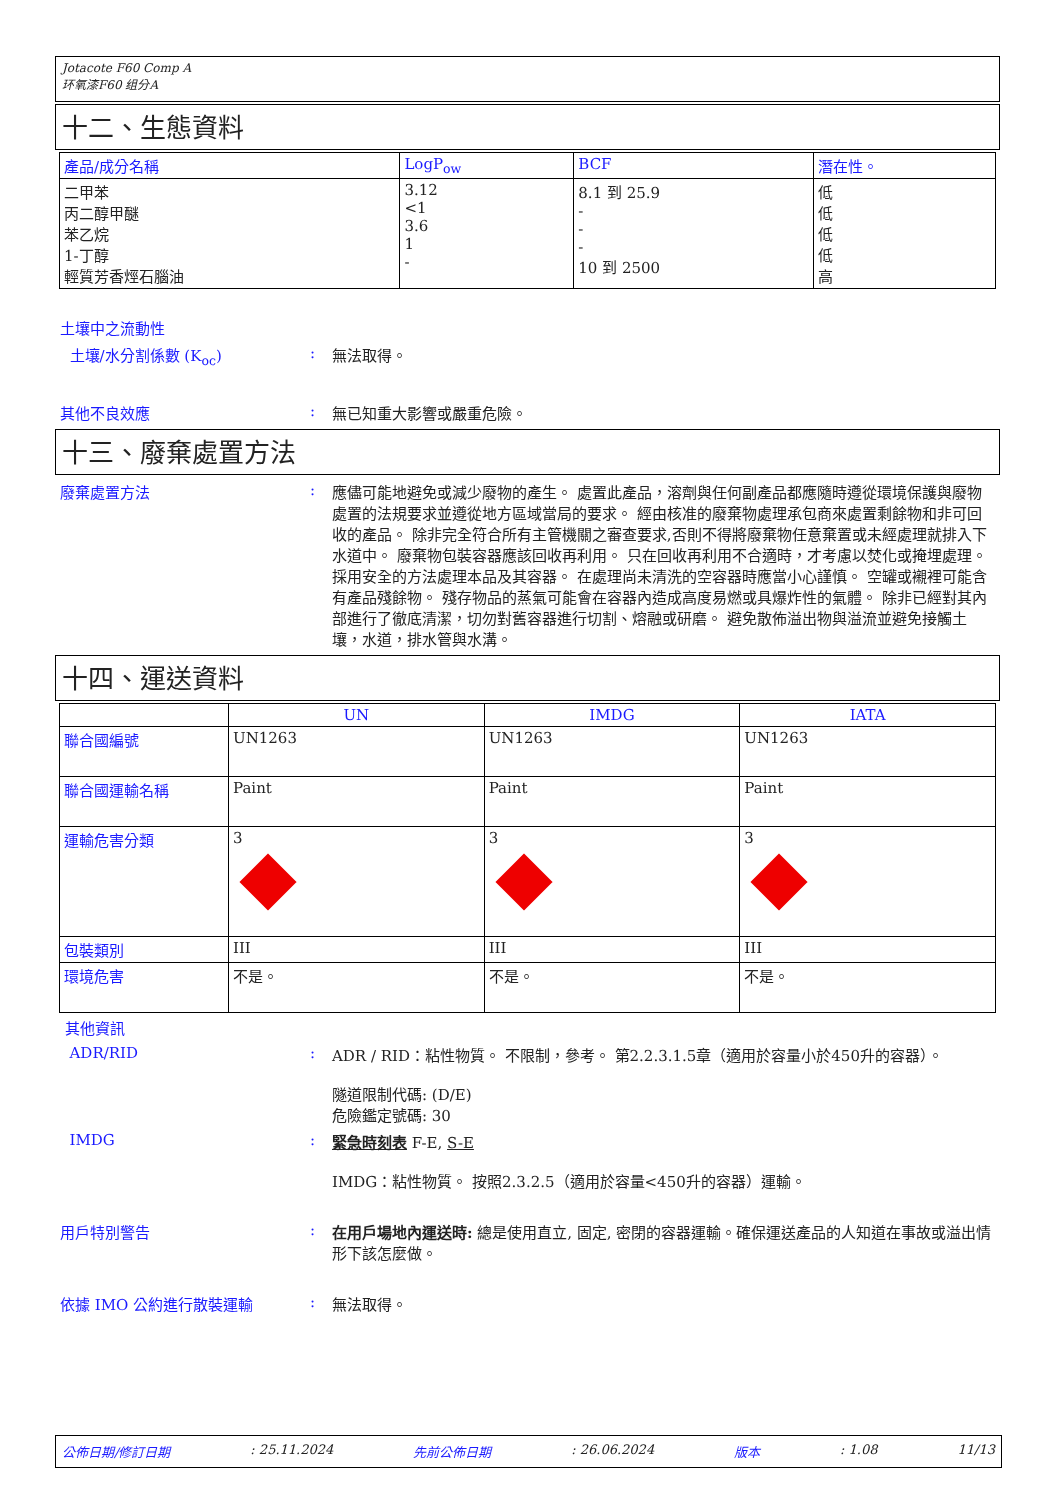Jotacote F60 Comp A
环氧漆F60 组分A
十二、生態資料
| 產品/成分名稱 | LogP<sub>ow</sub> | BCF | 潛在性。 |
| --- | --- | --- | --- |
| 二甲苯 丙二醇甲醚 苯乙烷 1-丁醇 輕質芳香烴石腦油 | 3.12 <1 3.6 1 - | 8.1 到 25.9 - - - 10 到 2500 | 低 低 低 低 高 |
土壤中之流動性
土壤/水分割係數 (K<sub>oc</sub>) : 無法取得。
其他不良效應 : 無已知重大影響或嚴重危險。
十三、廢棄處置方法
廢棄處置方法 : 應儘可能地避免或減少廢物的產生。 處置此產品，溶劑與任何副產品都應隨時遵從環境保護與廢物處置的法規要求並遵從地方區域當局的要求。 經由核准的廢棄物處理承包商來處置剩餘物和非可回收的產品。 除非完全符合所有主管機關之審查要求,否則不得將廢棄物任意棄置或未經處理就排入下水道中。 廢棄物包裝容器應該回收再利用。 只在回收再利用不合適時，才考慮以焚化或掩埋處理。 採用安全的方法處理本品及其容器。 在處理尚未清洗的空容器時應當小心謹慎。 空罐或襯裡可能含有產品殘餘物。 殘存物品的蒸氣可能會在容器內造成高度易燃或具爆炸性的氣體。 除非已經對其內部進行了徹底清潔，切勿對舊容器進行切割、熔融或研磨。 避免散佈溢出物與溢流並避免接觸土壤，水道，排水管與水溝。
十四、運送資料
| | UN | IMDG | IATA |
| --- | --- | --- | --- |
| 聯合國編號 | UN1263 | UN1263 | UN1263 |
| 聯合國運輸名稱 | Paint | Paint | Paint |
| 運輸危害分類 | 3 | 3 | 3 |
| 包裝類別 | III | III | III |
| 環境危害 | 不是。 | 不是。 | 不是。 |
其他資訊
ADR/RID : ADR / RID：粘性物質。 不限制，參考。 第2.2.3.1.5章（適用於容量小於450升的容器）。
隧道限制代碼: (D/E)
危險鑑定號碼: 30
IMDG : 緊急時刻表 F-E, S-E
IMDG：粘性物質。 按照2.3.2.5（適用於容量<450升的容器）運輸。
用戶特別警告 : 在用戶場地內運送時: 總是使用直立, 固定, 密閉的容器運輸。確保運送產品的人知道在事故或溢出情形下該怎麼做。
依據 IMO 公約進行散裝運輸 : 無法取得。
公佈日期/修訂日期: 25.11.2024 先前公佈日期: 26.06.2024 版本: 1.08 11/13